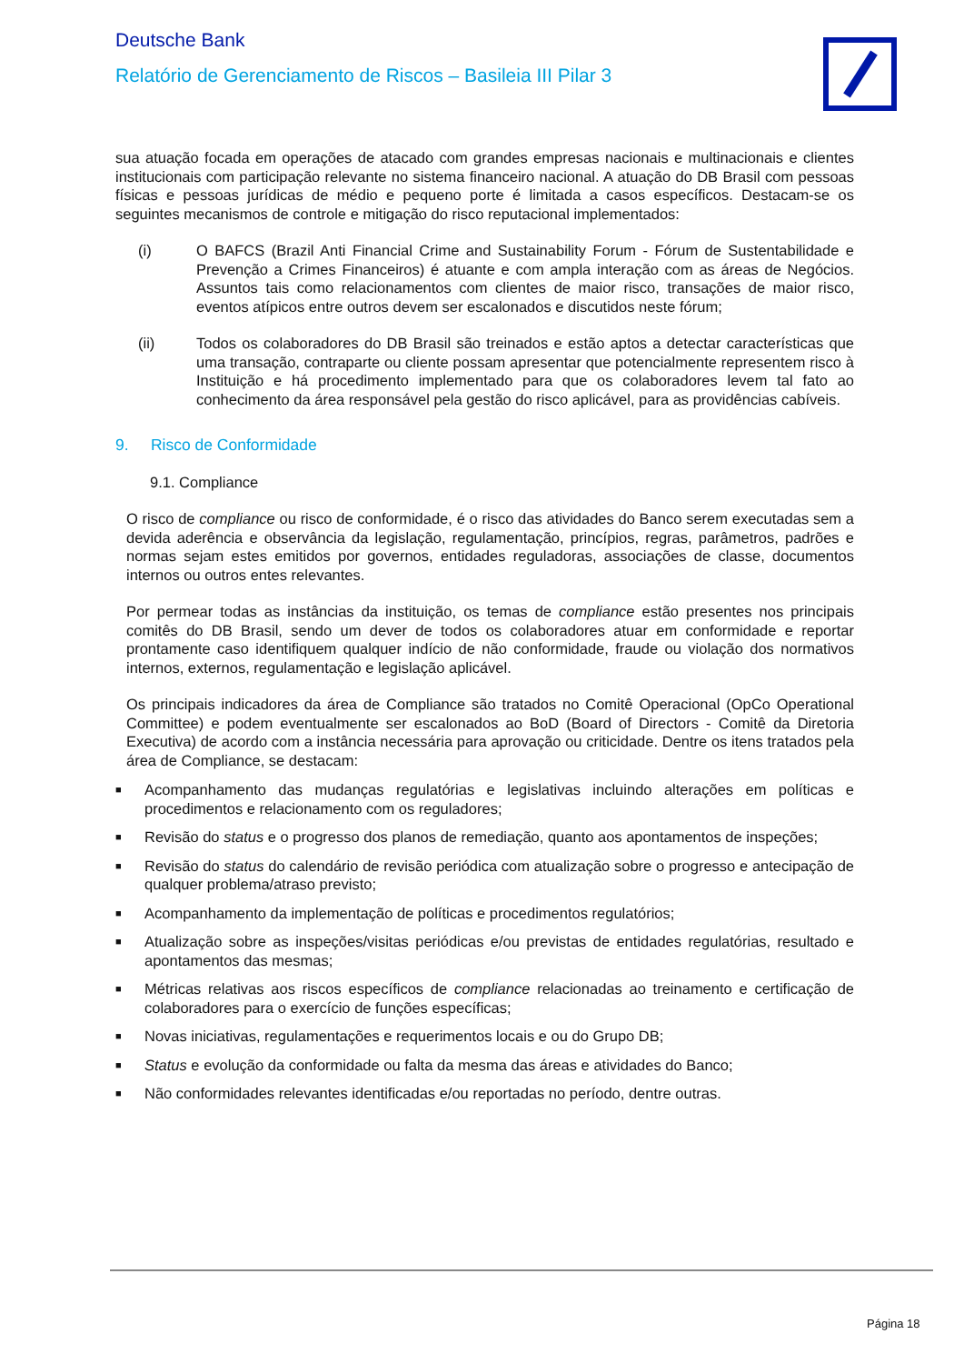Deutsche Bank
Relatório de Gerenciamento de Riscos – Basileia III Pilar 3
sua atuação focada em operações de atacado com grandes empresas nacionais e multinacionais e clientes institucionais com participação relevante no sistema financeiro nacional. A atuação do DB Brasil com pessoas físicas e pessoas jurídicas de médio e pequeno porte é limitada a casos específicos. Destacam-se os seguintes mecanismos de controle e mitigação do risco reputacional implementados:
(i) O BAFCS (Brazil Anti Financial Crime and Sustainability Forum - Fórum de Sustentabilidade e Prevenção a Crimes Financeiros) é atuante e com ampla interação com as áreas de Negócios. Assuntos tais como relacionamentos com clientes de maior risco, transações de maior risco, eventos atípicos entre outros devem ser escalonados e discutidos neste fórum;
(ii) Todos os colaboradores do DB Brasil são treinados e estão aptos a detectar características que uma transação, contraparte ou cliente possam apresentar que potencialmente representem risco à Instituição e há procedimento implementado para que os colaboradores levem tal fato ao conhecimento da área responsável pela gestão do risco aplicável, para as providências cabíveis.
9. Risco de Conformidade
9.1. Compliance
O risco de compliance ou risco de conformidade, é o risco das atividades do Banco serem executadas sem a devida aderência e observância da legislação, regulamentação, princípios, regras, parâmetros, padrões e normas sejam estes emitidos por governos, entidades reguladoras, associações de classe, documentos internos ou outros entes relevantes.
Por permear todas as instâncias da instituição, os temas de compliance estão presentes nos principais comitês do DB Brasil, sendo um dever de todos os colaboradores atuar em conformidade e reportar prontamente caso identifiquem qualquer indício de não conformidade, fraude ou violação dos normativos internos, externos, regulamentação e legislação aplicável.
Os principais indicadores da área de Compliance são tratados no Comitê Operacional (OpCo Operational Committee) e podem eventualmente ser escalonados ao BoD (Board of Directors - Comitê da Diretoria Executiva) de acordo com a instância necessária para aprovação ou criticidade. Dentre os itens tratados pela área de Compliance, se destacam:
■
Acompanhamento das mudanças regulatórias e legislativas incluindo alterações em políticas e procedimentos e relacionamento com os reguladores;
■
Revisão do status e o progresso dos planos de remediação, quanto aos apontamentos de inspeções;
■
Revisão do status do calendário de revisão periódica com atualização sobre o progresso e antecipação de qualquer problema/atraso previsto;
■
Acompanhamento da implementação de políticas e procedimentos regulatórios;
■
Atualização sobre as inspeções/visitas periódicas e/ou previstas de entidades regulatórias, resultado e apontamentos das mesmas;
■
Métricas relativas aos riscos específicos de compliance relacionadas ao treinamento e certificação de colaboradores para o exercício de funções específicas;
■
Novas iniciativas, regulamentações e requerimentos locais e ou do Grupo DB;
■
Status e evolução da conformidade ou falta da mesma das áreas e atividades do Banco;
■
Não conformidades relevantes identificadas e/ou reportadas no período, dentre outras.
Página 18